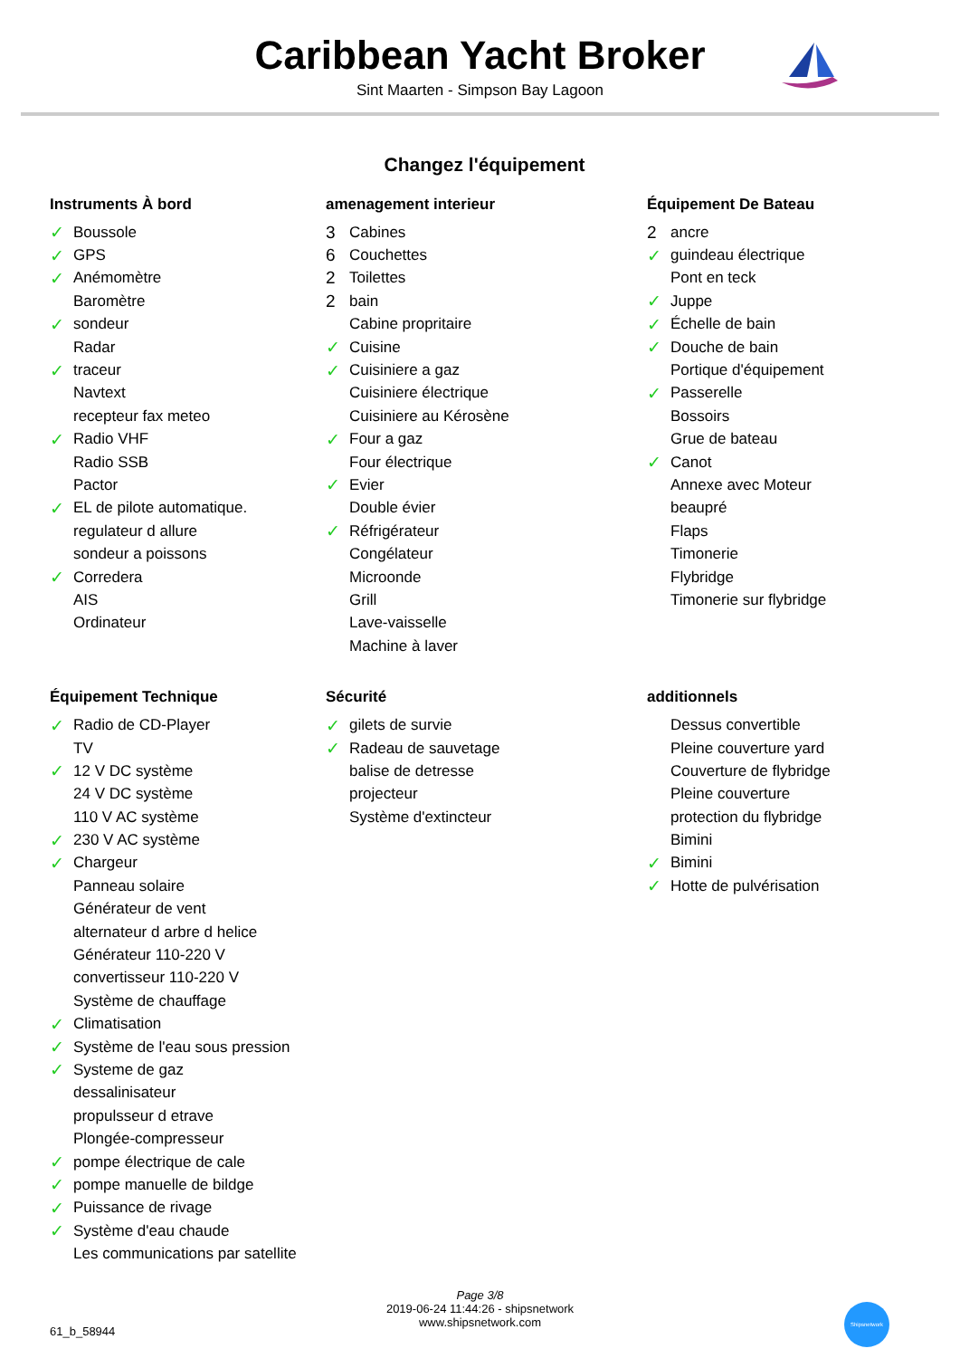Caribbean Yacht Broker
Sint Maarten - Simpson Bay Lagoon
Changez l'équipement
Instruments À bord
| ✓ | Boussole |
| ✓ | GPS |
| ✓ | Anémomètre |
| | Baromètre |
| ✓ | sondeur |
| | Radar |
| ✓ | traceur |
| | Navtext |
| | recepteur fax meteo |
| ✓ | Radio VHF |
| | Radio SSB |
| | Pactor |
| ✓ | EL de pilote automatique. |
| | regulateur d allure |
| | sondeur a poissons |
| ✓ | Corredera |
| | AIS |
| | Ordinateur |
amenagement interieur
| 3 | Cabines |
| 6 | Couchettes |
| 2 | Toilettes |
| 2 | bain |
| | Cabine propritaire |
| ✓ | Cuisine |
| ✓ | Cuisiniere a gaz |
| | Cuisiniere électrique |
| | Cuisiniere au Kérosène |
| ✓ | Four a gaz |
| | Four électrique |
| ✓ | Evier |
| | Double évier |
| ✓ | Réfrigérateur |
| | Congélateur |
| | Microonde |
| | Grill |
| | Lave-vaisselle |
| | Machine à laver |
Équipement De Bateau
| 2 | ancre |
| ✓ | guindeau électrique |
| | Pont en teck |
| ✓ | Juppe |
| ✓ | Échelle de bain |
| ✓ | Douche de bain |
| | Portique d'équipement |
| ✓ | Passerelle |
| | Bossoirs |
| | Grue de bateau |
| ✓ | Canot |
| | Annexe avec Moteur |
| | beaupré |
| | Flaps |
| | Timonerie |
| | Flybridge |
| | Timonerie sur flybridge |
Équipement Technique
| ✓ | Radio de CD-Player |
| | TV |
| ✓ | 12 V DC système |
| | 24 V DC système |
| | 110 V AC système |
| ✓ | 230 V AC système |
| ✓ | Chargeur |
| | Panneau solaire |
| | Générateur de vent |
| | alternateur d arbre d helice |
| | Générateur 110-220 V |
| | convertisseur 110-220 V |
| | Système de chauffage |
| ✓ | Climatisation |
| ✓ | Système de l'eau sous pression |
| ✓ | Systeme de gaz |
| | dessalinisateur |
| | propulsseur d etrave |
| | Plongée-compresseur |
| ✓ | pompe électrique de cale |
| ✓ | pompe manuelle de bildge |
| ✓ | Puissance de rivage |
| ✓ | Système d'eau chaude |
| | Les communications par satellite |
Sécurité
| ✓ | gilets de survie |
| ✓ | Radeau de sauvetage |
| | balise de detresse |
| | projecteur |
| | Système d'extincteur |
additionnels
| | Dessus convertible |
| | Pleine couverture yard |
| | Couverture de flybridge |
| | Pleine couverture |
| | protection du flybridge |
| | Bimini |
| ✓ | Bimini |
| ✓ | Hotte de pulvérisation |
Page 3/8
2019-06-24 11:44:26 - shipsnetwork
www.shipsnetwork.com
61_b_58944
Shipsnetwork